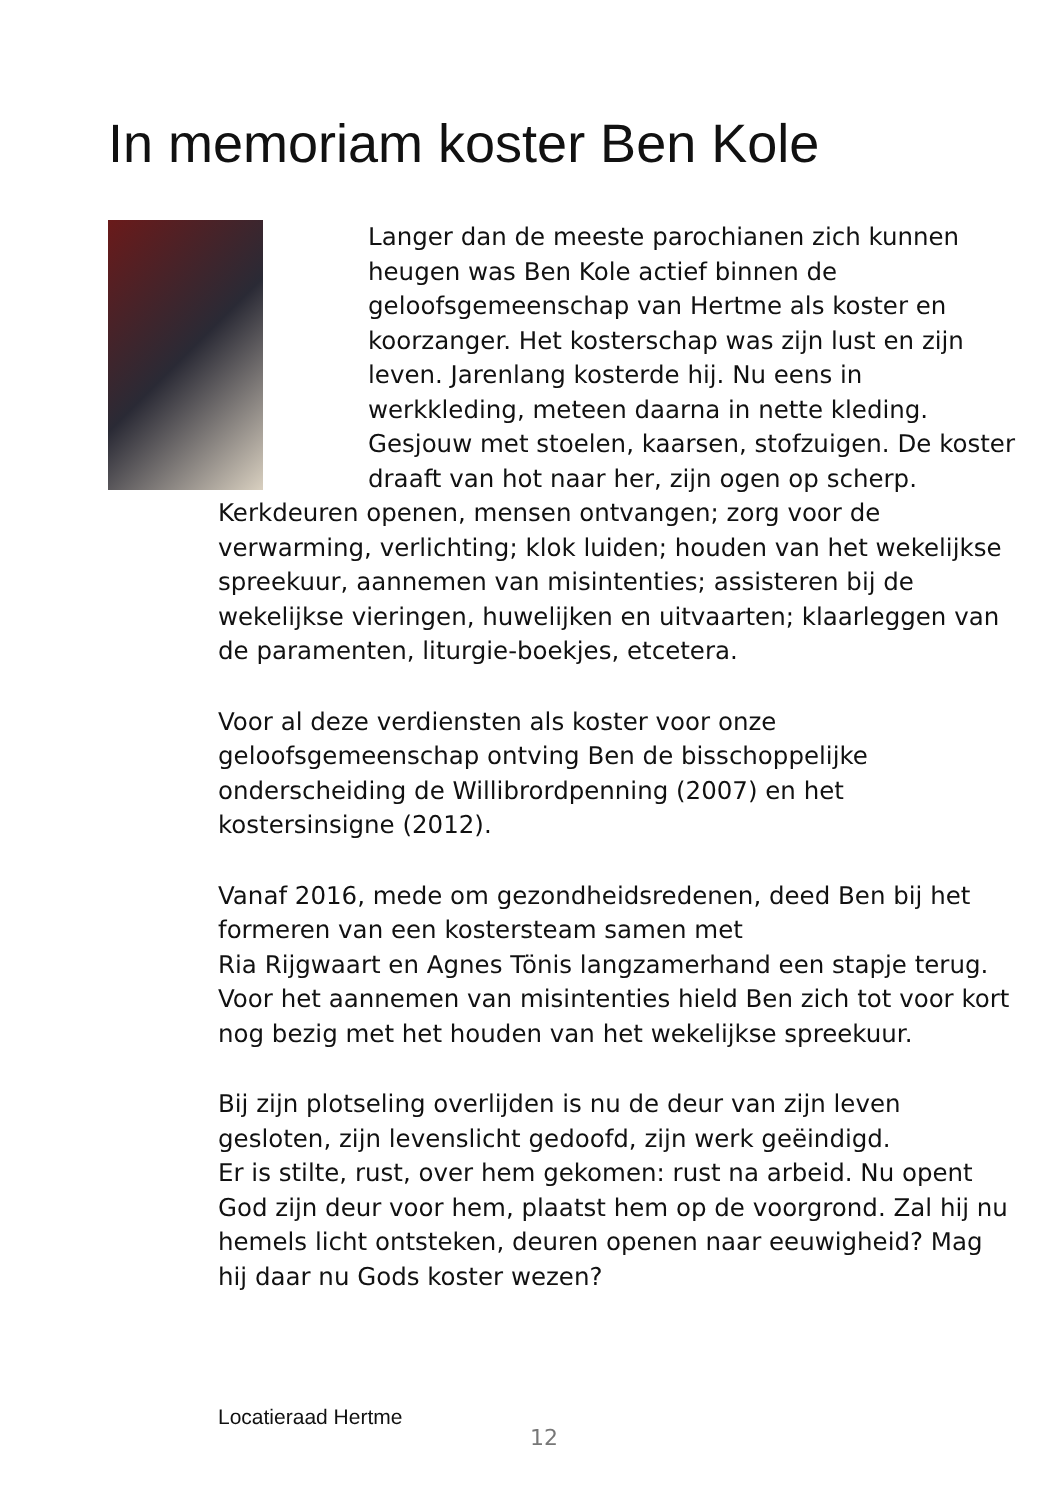In memoriam koster Ben Kole
Langer dan de meeste parochianen zich kunnen heugen was Ben Kole actief binnen de geloofsgemeenschap van Hertme als koster en koorzanger. Het kosterschap was zijn lust en zijn leven. Jarenlang kosterde hij. Nu eens in werkkleding, meteen daarna in nette kleding. Gesjouw met stoelen, kaarsen, stofzuigen. De koster draaft van hot naar her, zijn ogen op scherp. Kerkdeuren openen, mensen ontvangen; zorg voor de verwarming, verlichting; klok luiden; houden van het wekelijkse spreekuur, aannemen van misintenties; assisteren bij de wekelijkse vieringen, huwelijken en uitvaarten; klaarleggen van de paramenten, liturgie-boekjes, etcetera.
Voor al deze verdiensten als koster voor onze geloofsgemeenschap ontving Ben de bisschoppelijke onderscheiding de Willibrordpenning (2007) en het kostersinsigne (2012).
Vanaf 2016, mede om gezondheidsredenen, deed Ben bij het formeren van een kostersteam samen met
Ria Rijgwaart en Agnes Tönis langzamerhand een stapje terug. Voor het aannemen van misintenties hield Ben zich tot voor kort nog bezig met het houden van het wekelijkse spreekuur.
Bij zijn plotseling overlijden is nu de deur van zijn leven gesloten, zijn levenslicht gedoofd, zijn werk geëindigd.
Er is stilte, rust, over hem gekomen: rust na arbeid. Nu opent God zijn deur voor hem, plaatst hem op de voorgrond. Zal hij nu hemels licht ontsteken, deuren openen naar eeuwigheid? Mag hij daar nu Gods koster wezen?
Locatieraad Hertme
12